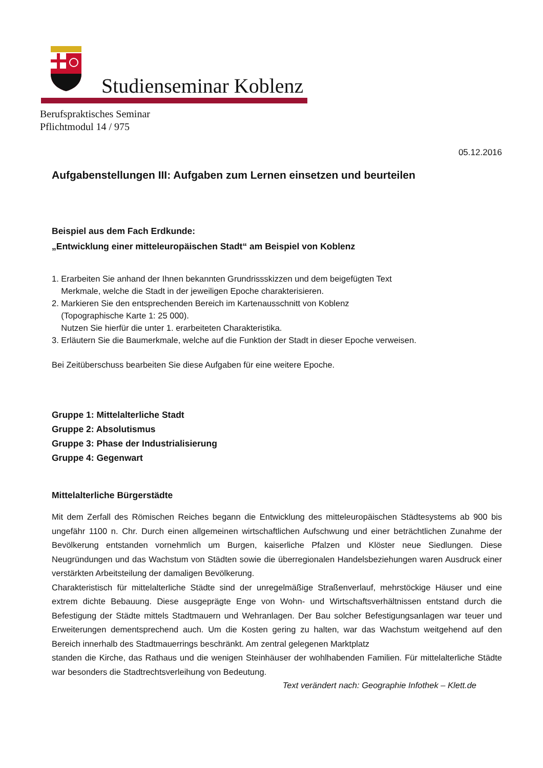Studienseminar Koblenz
Berufspraktisches Seminar
Pflichtmodul 14 / 975
05.12.2016
Aufgabenstellungen III: Aufgaben zum Lernen einsetzen und beurteilen
Beispiel aus dem Fach Erdkunde:
„Entwicklung einer mitteleuropäischen Stadt“ am Beispiel von Koblenz
1. Erarbeiten Sie anhand der Ihnen bekannten Grundrissskizzen und dem beigefügten Text
Merkmale, welche die Stadt in der jeweiligen Epoche charakterisieren.
2. Markieren Sie den entsprechenden Bereich im Kartenausschnitt von Koblenz
(Topographische Karte 1: 25 000).
Nutzen Sie hierfür die unter 1. erarbeiteten Charakteristika.
3. Erläutern Sie die Baumerkmale, welche auf die Funktion der Stadt in dieser Epoche verweisen.
Bei Zeitüberschuss bearbeiten Sie diese Aufgaben für eine weitere Epoche.
Gruppe 1: Mittelalterliche Stadt
Gruppe 2: Absolutismus
Gruppe 3: Phase der Industrialisierung
Gruppe 4: Gegenwart
Mittelalterliche Bürgerstädte
Mit dem Zerfall des Römischen Reiches begann die Entwicklung des mitteleuropäischen Städtesystems ab 900 bis ungefähr 1100 n. Chr. Durch einen allgemeinen wirtschaftlichen Aufschwung und einer beträchtlichen Zunahme der Bevölkerung entstanden vornehmlich um Burgen, kaiserliche Pfalzen und Klöster neue Siedlungen. Diese Neugründungen und das Wachstum von Städten sowie die überregionalen Handelsbeziehungen waren Ausdruck einer verstärkten Arbeitsteilung der damaligen Bevölkerung.
Charakteristisch für mittelalterliche Städte sind der unregelmäßige Straßenverlauf, mehrstöckige Häuser und eine extrem dichte Bebauung. Diese ausgeprägte Enge von Wohn- und Wirtschaftsverhältnissen entstand durch die Befestigung der Städte mittels Stadtmauern und Wehranlagen. Der Bau solcher Befestigungsanlagen war teuer und Erweiterungen dementsprechend auch. Um die Kosten gering zu halten, war das Wachstum weitgehend auf den Bereich innerhalb des Stadtmauerrings beschränkt. Am zentral gelegenen Marktplatz
standen die Kirche, das Rathaus und die wenigen Steinhäuser der wohlhabenden Familien. Für mittelalterliche Städte war besonders die Stadtrechtsverleihung von Bedeutung.
Text verändert nach: Geographie Infothek – Klett.de